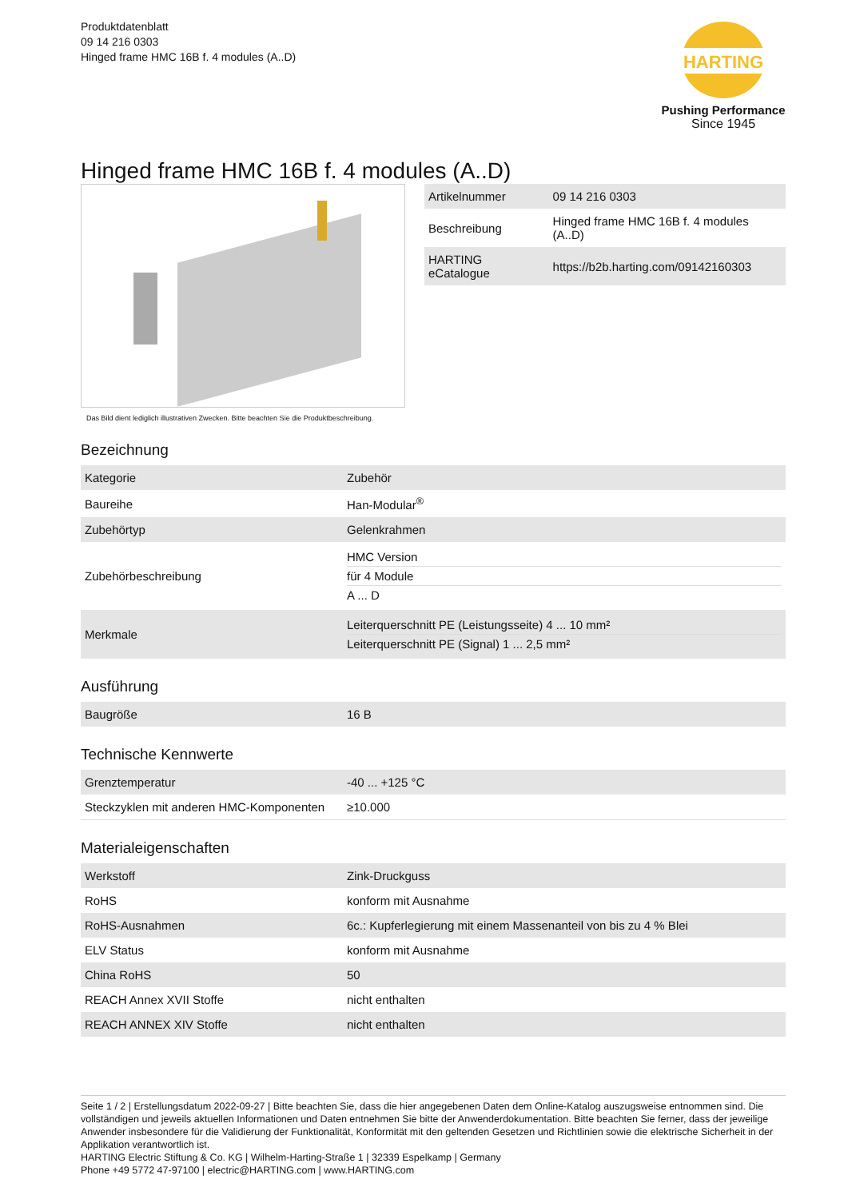Produktdatenblatt
09 14 216 0303
Hinged frame HMC 16B f. 4 modules (A..D)
HARTING
Pushing Performance
Since 1945
Hinged frame HMC 16B f. 4 modules (A..D)
Das Bild dient lediglich illustrativen Zwecken. Bitte beachten Sie die Produktbeschreibung.
| Artikelnummer | 09 14 216 0303 |
| Beschreibung | Hinged frame HMC 16B f. 4 modules (A..D) |
| HARTING eCatalogue | https://b2b.harting.com/09142160303 |
Bezeichnung
| Kategorie | Zubehör |
| Baureihe | Han-Modular<sup>®</sup> |
| Zubehörtyp | Gelenkrahmen |
| Zubehörbeschreibung | HMC Version für 4 Module A ... D |
| Merkmale | Leiterquerschnitt PE (Leistungsseite) 4 ... 10 mm² Leiterquerschnitt PE (Signal) 1 ... 2,5 mm² |
Ausführung
| Baugröße | 16 B |
Technische Kennwerte
| Grenztemperatur | -40 ... +125 °C |
| Steckzyklen mit anderen HMC-Komponenten | ≥10.000 |
Materialeigenschaften
| Werkstoff | Zink-Druckguss |
| RoHS | konform mit Ausnahme |
| RoHS-Ausnahmen | 6c.: Kupferlegierung mit einem Massenanteil von bis zu 4 % Blei |
| ELV Status | konform mit Ausnahme |
| China RoHS | 50 |
| REACH Annex XVII Stoffe | nicht enthalten |
| REACH ANNEX XIV Stoffe | nicht enthalten |
Seite 1 / 2 | Erstellungsdatum 2022-09-27 | Bitte beachten Sie, dass die hier angegebenen Daten dem Online-Katalog auszugsweise entnommen sind. Die vollständigen und jeweils aktuellen Informationen und Daten entnehmen Sie bitte der Anwenderdokumentation. Bitte beachten Sie ferner, dass der jeweilige Anwender insbesondere für die Validierung der Funktionalität, Konformität mit den geltenden Gesetzen und Richtlinien sowie die elektrische Sicherheit in der Applikation verantwortlich ist.
HARTING Electric Stiftung & Co. KG | Wilhelm-Harting-Straße 1 | 32339 Espelkamp | Germany
Phone +49 5772 47-97100 | electric@HARTING.com | www.HARTING.com